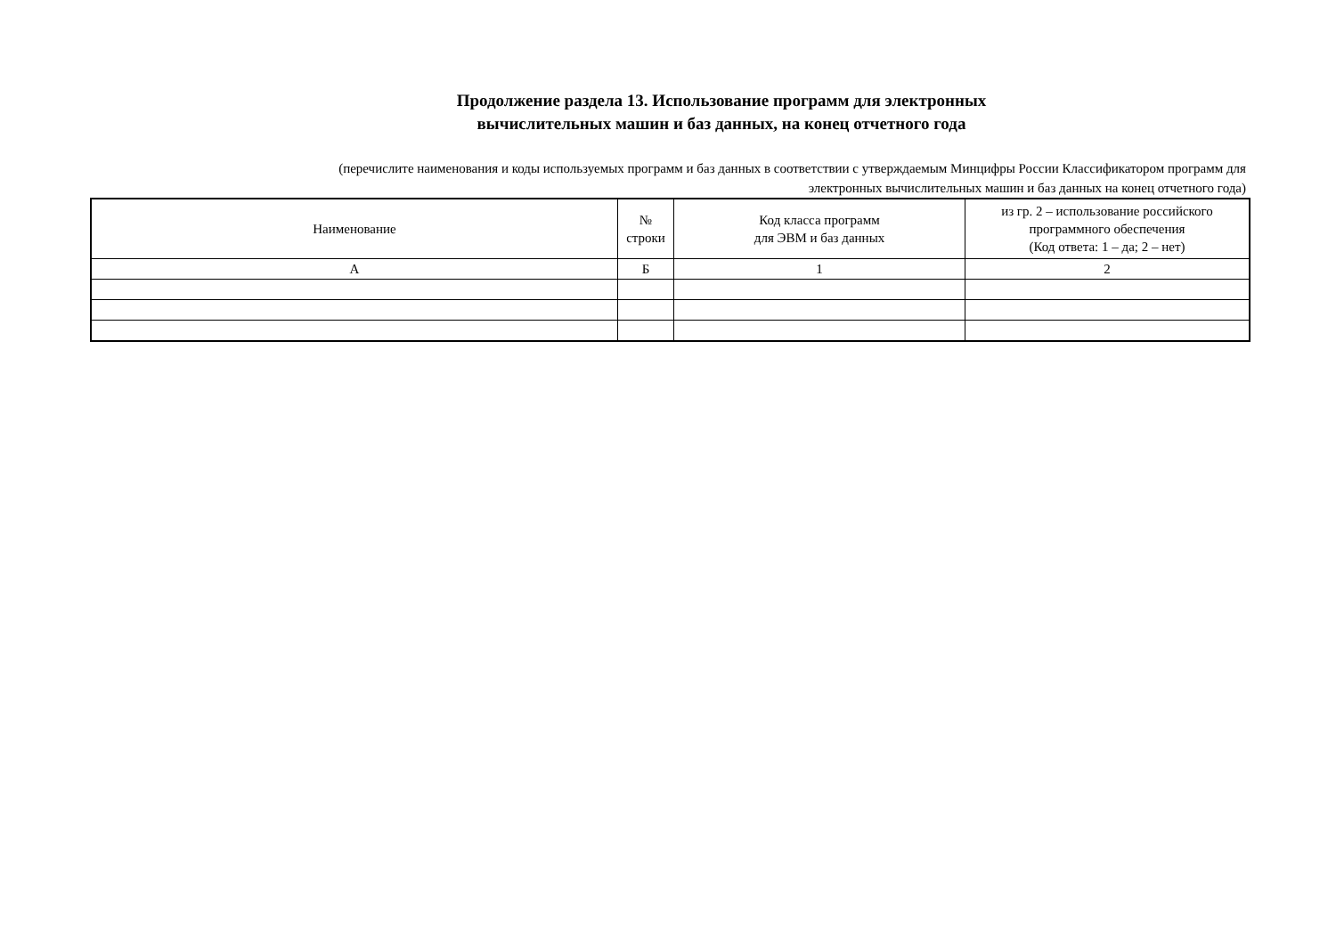Продолжение раздела 13. Использование программ для электронных
вычислительных машин и баз данных, на конец отчетного года
(перечислите наименования и коды используемых программ и баз данных в соответствии с утверждаемым Минцифры России Классификатором программ для
электронных вычислительных машин и баз данных на конец отчетного года)
| Наименование | № строки | Код класса программ для ЭВМ и баз данных | из гр. 2 – использование российского программного обеспечения (Код ответа: 1 – да; 2 – нет) |
| --- | --- | --- | --- |
| А | Б | 1 | 2 |